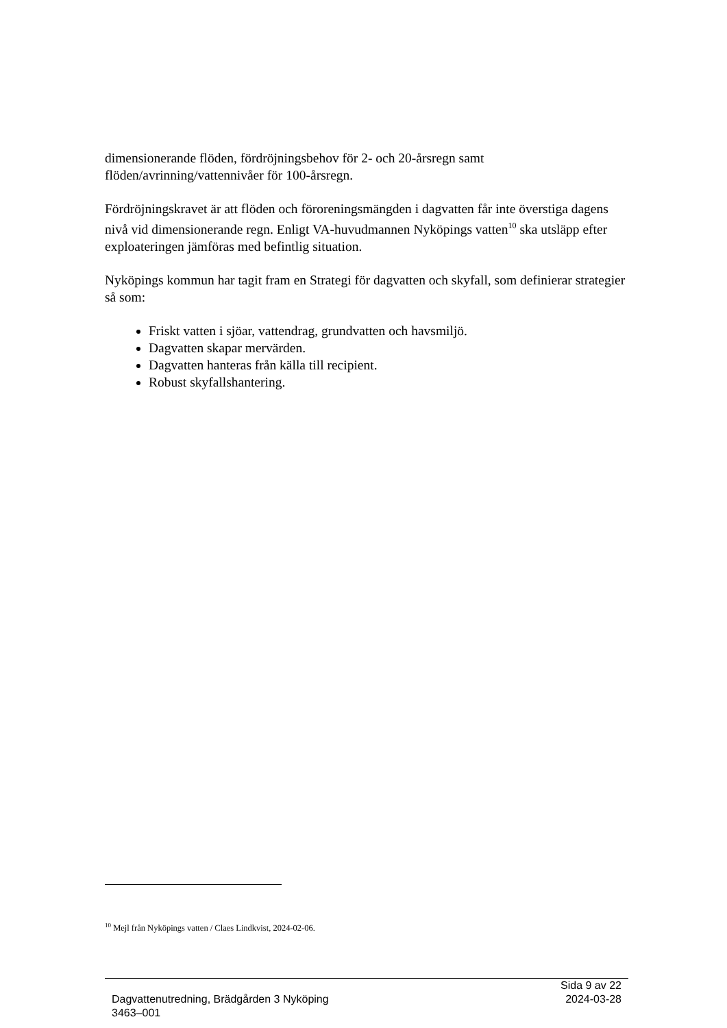dimensionerande flöden, fördröjningsbehov för 2- och 20-årsregn samt flöden/avrinning/vattennivåer för 100-årsregn.
Fördröjningskravet är att flöden och föroreningsmängden i dagvatten får inte överstiga dagens nivå vid dimensionerande regn. Enligt VA-huvudmannen Nyköpings vatten<sup>10</sup> ska utsläpp efter exploateringen jämföras med befintlig situation.
Nyköpings kommun har tagit fram en Strategi för dagvatten och skyfall, som definierar strategier så som:
Friskt vatten i sjöar, vattendrag, grundvatten och havsmiljö.
Dagvatten skapar mervärden.
Dagvatten hanteras från källa till recipient.
Robust skyfallshantering.
<sup>10</sup> Mejl från Nyköpings vatten / Claes Lindkvist, 2024-02-06.
Sida 9 av 22
Dagvattenutredning, Brädgården 3 Nyköping 2024-03-28
3463–001